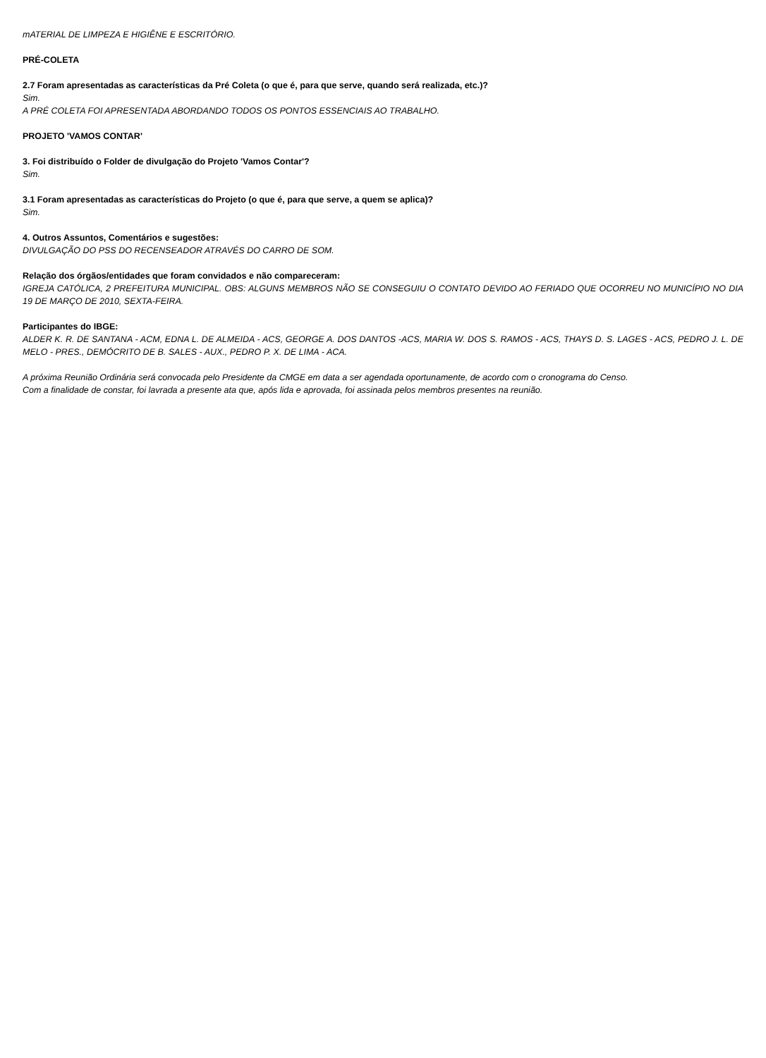mATERIAL DE LIMPEZA E HIGIÊNE E ESCRITÓRIO.
PRÉ-COLETA
2.7 Foram apresentadas as características da Pré Coleta (o que é, para que serve, quando será realizada, etc.)?
Sim.
A PRÉ COLETA FOI APRESENTADA ABORDANDO TODOS OS PONTOS ESSENCIAIS AO TRABALHO.
PROJETO 'VAMOS CONTAR'
3. Foi distribuído o Folder de divulgação do Projeto 'Vamos Contar'?
Sim.
3.1 Foram apresentadas as características do Projeto (o que é, para que serve, a quem se aplica)?
Sim.
4. Outros Assuntos, Comentários e sugestões:
DIVULGAÇÃO DO PSS DO RECENSEADOR ATRAVÉS DO CARRO DE SOM.
Relação dos órgãos/entidades que foram convidados e não compareceram:
IGREJA CATÓLICA, 2 PREFEITURA MUNICIPAL. OBS: ALGUNS MEMBROS NÃO SE CONSEGUIU O CONTATO DEVIDO AO FERIADO QUE OCORREU NO MUNICÍPIO NO DIA 19 DE MARÇO DE 2010, SEXTA-FEIRA.
Participantes do IBGE:
ALDER K. R. DE SANTANA - ACM, EDNA L. DE ALMEIDA - ACS, GEORGE A. DOS DANTOS -ACS, MARIA W. DOS S. RAMOS - ACS, THAYS D. S. LAGES - ACS, PEDRO J. L. DE MELO - PRES., DEMÓCRITO DE B. SALES - AUX., PEDRO P. X. DE LIMA - ACA.
A próxima Reunião Ordinária será convocada pelo Presidente da CMGE em data a ser agendada oportunamente, de acordo com o cronograma do Censo.
Com a finalidade de constar, foi lavrada a presente ata que, após lida e aprovada, foi assinada pelos membros presentes na reunião.